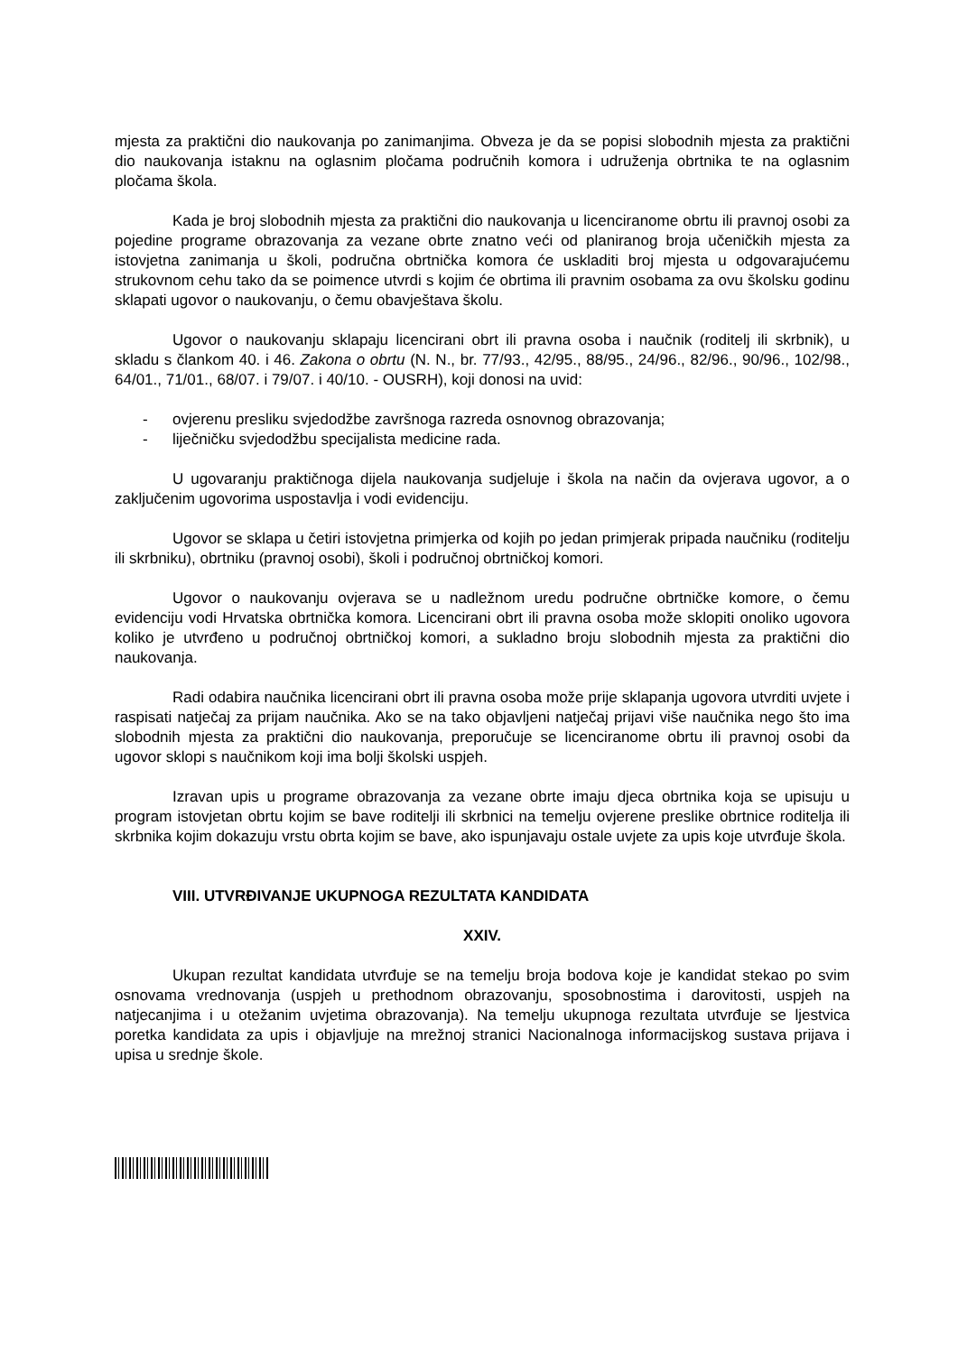mjesta za praktični dio naukovanja po zanimanjima. Obveza je da se popisi slobodnih mjesta za praktični dio naukovanja istaknu na oglasnim pločama područnih komora i udruženja obrtnika te na oglasnim pločama škola.
Kada je broj slobodnih mjesta za praktični dio naukovanja u licenciranome obrtu ili pravnoj osobi za pojedine programe obrazovanja za vezane obrte znatno veći od planiranog broja učeničkih mjesta za istovjetna zanimanja u školi, područna obrtnička komora će uskladiti broj mjesta u odgovarajućemu strukovnom cehu tako da se poimence utvrdi s kojim će obrtima ili pravnim osobama za ovu školsku godinu sklapati ugovor o naukovanju, o čemu obavještava školu.
Ugovor o naukovanju sklapaju licencirani obrt ili pravna osoba i naučnik (roditelj ili skrbnik), u skladu s člankom 40. i 46. Zakona o obrtu (N. N., br. 77/93., 42/95., 88/95., 24/96., 82/96., 90/96., 102/98., 64/01., 71/01., 68/07. i 79/07. i 40/10. - OUSRH), koji donosi na uvid:
- ovjerenu presliku svjedodžbe završnoga razreda osnovnog obrazovanja;
- liječničku svjedodžbu specijalista medicine rada.
U ugovaranju praktičnoga dijela naukovanja sudjeluje i škola na način da ovjerava ugovor, a o zaključenim ugovorima uspostavlja i vodi evidenciju.
Ugovor se sklapa u četiri istovjetna primjerka od kojih po jedan primjerak pripada naučniku (roditelju ili skrbniku), obrtniku (pravnoj osobi), školi i područnoj obrtničkoj komori.
Ugovor o naukovanju ovjerava se u nadležnom uredu područne obrtničke komore, o čemu evidenciju vodi Hrvatska obrtnička komora. Licencirani obrt ili pravna osoba može sklopiti onoliko ugovora koliko je utvrđeno u područnoj obrtničkoj komori, a sukladno broju slobodnih mjesta za praktični dio naukovanja.
Radi odabira naučnika licencirani obrt ili pravna osoba može prije sklapanja ugovora utvrditi uvjete i raspisati natječaj za prijam naučnika. Ako se na tako objavljeni natječaj prijavi više naučnika nego što ima slobodnih mjesta za praktični dio naukovanja, preporučuje se licenciranome obrtu ili pravnoj osobi da ugovor sklopi s naučnikom koji ima bolji školski uspjeh.
Izravan upis u programe obrazovanja za vezane obrte imaju djeca obrtnika koja se upisuju u program istovjetan obrtu kojim se bave roditelji ili skrbnici na temelju ovjerene preslike obrtnice roditelja ili skrbnika kojim dokazuju vrstu obrta kojim se bave, ako ispunjavaju ostale uvjete za upis koje utvrđuje škola.
VIII. UTVRĐIVANJE UKUPNOGA REZULTATA KANDIDATA
XXIV.
Ukupan rezultat kandidata utvrđuje se na temelju broja bodova koje je kandidat stekao po svim osnovama vrednovanja (uspjeh u prethodnom obrazovanju, sposobnostima i darovitosti, uspjeh na natjecanjima i u otežanim uvjetima obrazovanja). Na temelju ukupnoga rezultata utvrđuje se ljestvica poretka kandidata za upis i objavljuje na mrežnoj stranici Nacionalnoga informacijskog sustava prijava i upisa u srednje škole.